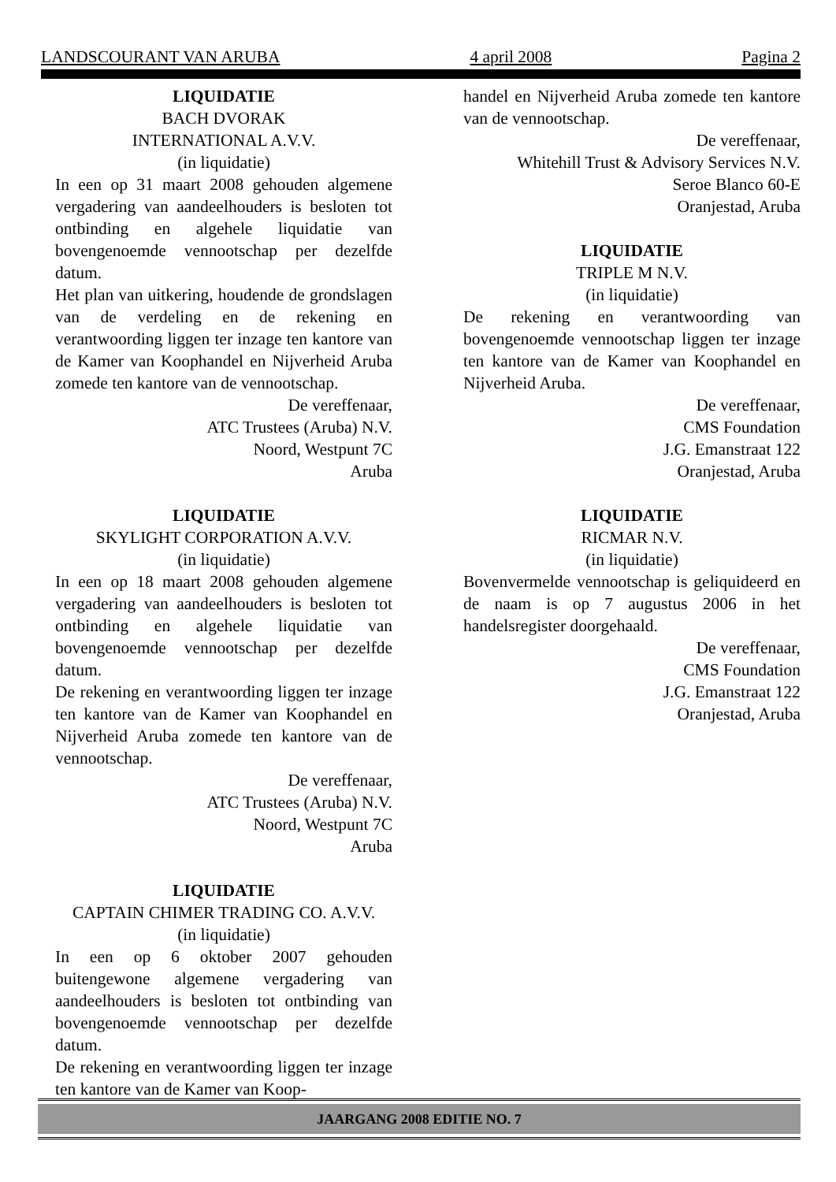LANDSCOURANT VAN ARUBA 4 april 2008 Pagina 2
LIQUIDATIE
BACH DVORAK
INTERNATIONAL A.V.V.
(in liquidatie)
In een op 31 maart 2008 gehouden algemene vergadering van aandeelhouders is besloten tot ontbinding en algehele liquidatie van bovengenoemde vennootschap per dezelfde datum.
Het plan van uitkering, houdende de grondslagen van de verdeling en de rekening en verantwoording liggen ter inzage ten kantore van de Kamer van Koophandel en Nijverheid Aruba zomede ten kantore van de vennootschap.
De vereffenaar,
ATC Trustees (Aruba) N.V.
Noord, Westpunt 7C
Aruba
LIQUIDATIE
SKYLIGHT CORPORATION A.V.V.
(in liquidatie)
In een op 18 maart 2008 gehouden algemene vergadering van aandeelhouders is besloten tot ontbinding en algehele liquidatie van bovengenoemde vennootschap per dezelfde datum.
De rekening en verantwoording liggen ter inzage ten kantore van de Kamer van Koophandel en Nijverheid Aruba zomede ten kantore van de vennootschap.
De vereffenaar,
ATC Trustees (Aruba) N.V.
Noord, Westpunt 7C
Aruba
LIQUIDATIE
CAPTAIN CHIMER TRADING CO. A.V.V.
(in liquidatie)
In een op 6 oktober 2007 gehouden buitengewone algemene vergadering van aandeelhouders is besloten tot ontbinding van bovengenoemde vennootschap per dezelfde datum.
De rekening en verantwoording liggen ter inzage ten kantore van de Kamer van Koop-
handel en Nijverheid Aruba zomede ten kantore van de vennootschap.
De vereffenaar,
Whitehill Trust & Advisory Services N.V.
Seroe Blanco 60-E
Oranjestad, Aruba
LIQUIDATIE
TRIPLE M N.V.
(in liquidatie)
De rekening en verantwoording van bovengenoemde vennootschap liggen ter inzage ten kantore van de Kamer van Koophandel en Nijverheid Aruba.
De vereffenaar,
CMS Foundation
J.G. Emanstraat 122
Oranjestad, Aruba
LIQUIDATIE
RICMAR N.V.
(in liquidatie)
Bovenvermelde vennootschap is geliquideerd en de naam is op 7 augustus 2006 in het handelsregister doorgehaald.
De vereffenaar,
CMS Foundation
J.G. Emanstraat 122
Oranjestad, Aruba
JAARGANG 2008 EDITIE NO. 7